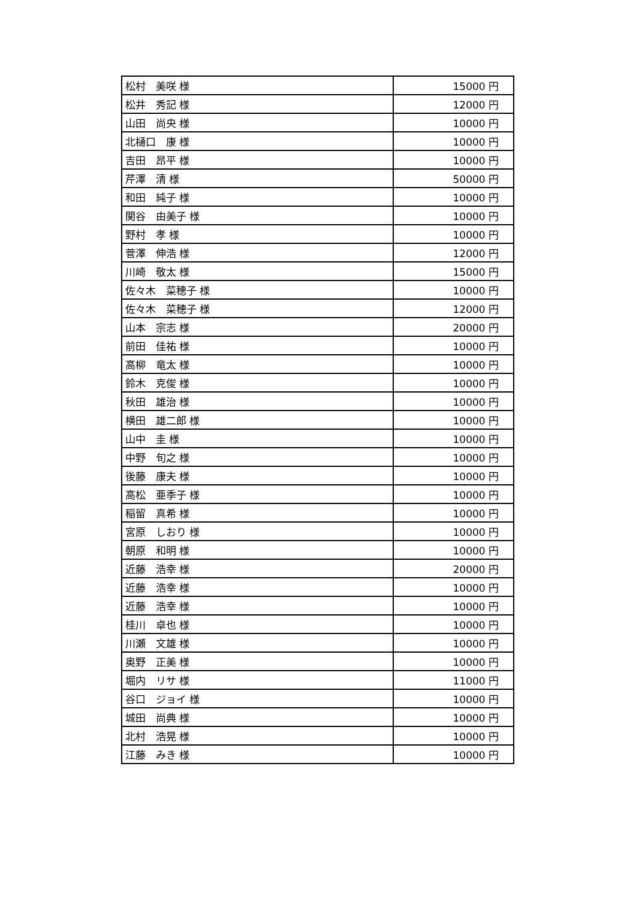| 松村 美咲 様 | 15000 円 |
| 松井 秀記 様 | 12000 円 |
| 山田 尚央 様 | 10000 円 |
| 北樋口 康 様 | 10000 円 |
| 吉田 昂平 様 | 10000 円 |
| 芹澤 清 様 | 50000 円 |
| 和田 純子 様 | 10000 円 |
| 関谷 由美子 様 | 10000 円 |
| 野村 孝 様 | 10000 円 |
| 菅澤 伸浩 様 | 12000 円 |
| 川崎 敬太 様 | 15000 円 |
| 佐々木 菜穂子 様 | 10000 円 |
| 佐々木 菜穂子 様 | 12000 円 |
| 山本 宗志 様 | 20000 円 |
| 前田 佳祐 様 | 10000 円 |
| 高柳 竜太 様 | 10000 円 |
| 鈴木 克俊 様 | 10000 円 |
| 秋田 雄治 様 | 10000 円 |
| 横田 雄二郎 様 | 10000 円 |
| 山中 圭 様 | 10000 円 |
| 中野 旬之 様 | 10000 円 |
| 後藤 康夫 様 | 10000 円 |
| 高松 亜季子 様 | 10000 円 |
| 稲留 真希 様 | 10000 円 |
| 宮原 しおり 様 | 10000 円 |
| 朝原 和明 様 | 10000 円 |
| 近藤 浩幸 様 | 20000 円 |
| 近藤 浩幸 様 | 10000 円 |
| 近藤 浩幸 様 | 10000 円 |
| 桂川 卓也 様 | 10000 円 |
| 川瀬 文雄 様 | 10000 円 |
| 奥野 正美 様 | 10000 円 |
| 堀内 リサ 様 | 11000 円 |
| 谷口 ジョイ 様 | 10000 円 |
| 城田 尚典 様 | 10000 円 |
| 北村 浩晃 様 | 10000 円 |
| 江藤 みき 様 | 10000 円 |